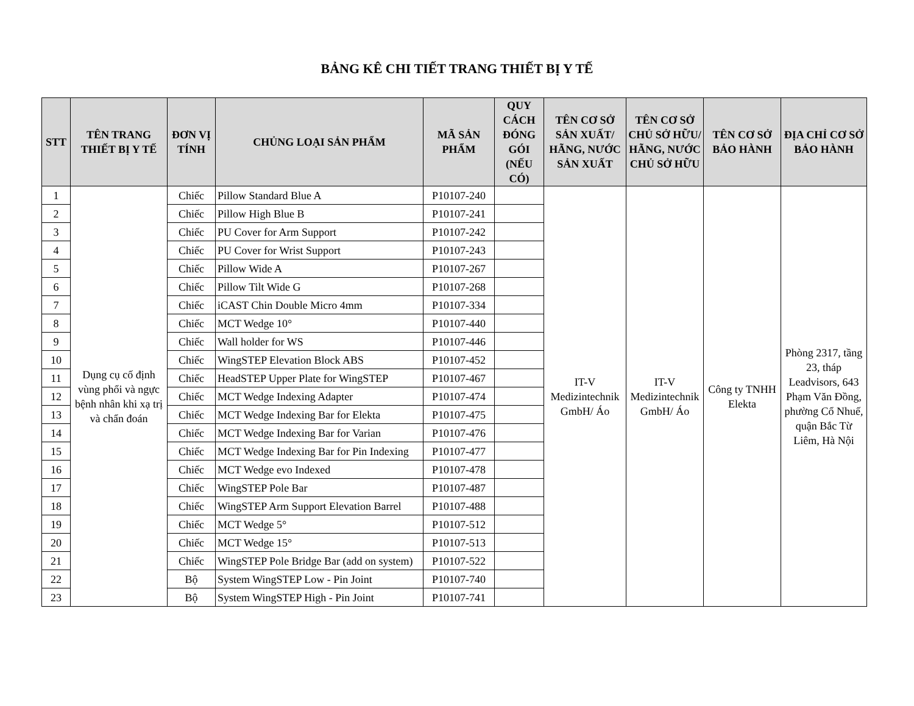BẢNG KÊ CHI TIẾT TRANG THIẾT BỊ Y TẾ
| STT | TÊN TRANG THIẾT BỊ Y TẾ | ĐƠN VỊ TÍNH | CHỦNG LOẠI SẢN PHẨM | MÃ SẢN PHẨM | QUY CÁCH ĐÓNG GÓI (NẾU CÓ) | TÊN CƠ SỞ SẢN XUẤT/ HÃNG, NƯỚC SẢN XUẤT | TÊN CƠ SỞ CHỦ SỞ HỮU/ HÃNG, NƯỚC CHỦ SỞ HỮU | TÊN CƠ SỞ BẢO HÀNH | ĐỊA CHỈ CƠ SỞ BẢO HÀNH |
| --- | --- | --- | --- | --- | --- | --- | --- | --- | --- |
| 1 | Dụng cụ cố định vùng phổi và ngực bệnh nhân khi xạ trị và chẩn đoán | Chiếc | Pillow Standard Blue A | P10107-240 | | IT-V Medizintechnik GmbH/ Áo | IT-V Medizintechnik GmbH/ Áo | Công ty TNHH Elekta | Phòng 2317, tầng 23, tháp Leadvisors, 643 Phạm Văn Đồng, phường Cổ Nhuế, quận Bắc Từ Liêm, Hà Nội |
| 2 | | Chiếc | Pillow High Blue B | P10107-241 | | | | | |
| 3 | | Chiếc | PU Cover for Arm Support | P10107-242 | | | | | |
| 4 | | Chiếc | PU Cover for Wrist Support | P10107-243 | | | | | |
| 5 | | Chiếc | Pillow Wide A | P10107-267 | | | | | |
| 6 | | Chiếc | Pillow Tilt Wide G | P10107-268 | | | | | |
| 7 | | Chiếc | iCAST Chin Double Micro 4mm | P10107-334 | | | | | |
| 8 | | Chiếc | MCT Wedge 10° | P10107-440 | | | | | |
| 9 | | Chiếc | Wall holder for WS | P10107-446 | | | | | |
| 10 | | Chiếc | WingSTEP Elevation Block ABS | P10107-452 | | | | | |
| 11 | | Chiếc | HeadSTEP Upper Plate for WingSTEP | P10107-467 | | | | | |
| 12 | | Chiếc | MCT Wedge Indexing Adapter | P10107-474 | | | | | |
| 13 | | Chiếc | MCT Wedge Indexing Bar for Elekta | P10107-475 | | | | | |
| 14 | | Chiếc | MCT Wedge Indexing Bar for Varian | P10107-476 | | | | | |
| 15 | | Chiếc | MCT Wedge Indexing Bar for Pin Indexing | P10107-477 | | | | | |
| 16 | | Chiếc | MCT Wedge evo Indexed | P10107-478 | | | | | |
| 17 | | Chiếc | WingSTEP Pole Bar | P10107-487 | | | | | |
| 18 | | Chiếc | WingSTEP Arm Support Elevation Barrel | P10107-488 | | | | | |
| 19 | | Chiếc | MCT Wedge 5° | P10107-512 | | | | | |
| 20 | | Chiếc | MCT Wedge 15° | P10107-513 | | | | | |
| 21 | | Chiếc | WingSTEP Pole Bridge Bar (add on system) | P10107-522 | | | | | |
| 22 | | Bộ | System WingSTEP Low - Pin Joint | P10107-740 | | | | | |
| 23 | | Bộ | System WingSTEP High - Pin Joint | P10107-741 | | | | | |